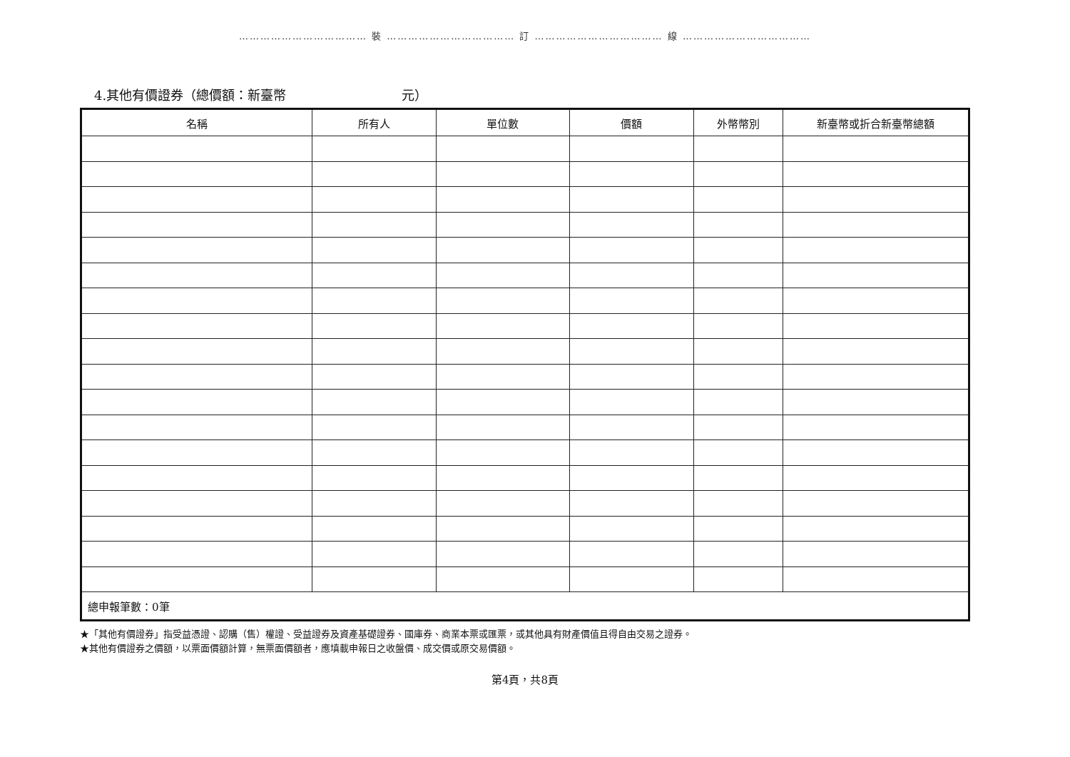……………………………… 裝 ……………………………… 訂 ……………………………… 線 ………………………………
4.其他有價證券（總價額：新臺幣　　　　　　　　　元）
| 名稱 | 所有人 | 單位數 | 價額 | 外幣幣別 | 新臺幣或折合新臺幣總額 |
| --- | --- | --- | --- | --- | --- |
| 總申報筆數：0筆 | | | | | |
★「其他有價證券」指受益憑證、認購（售）權證、受益證券及資產基礎證券、國庫券、商業本票或匯票，或其他具有財產價值且得自由交易之證券。
★其他有價證券之價額，以票面價額計算，無票面價額者，應填載申報日之收盤價、成交價或原交易價額。
第4頁，共8頁